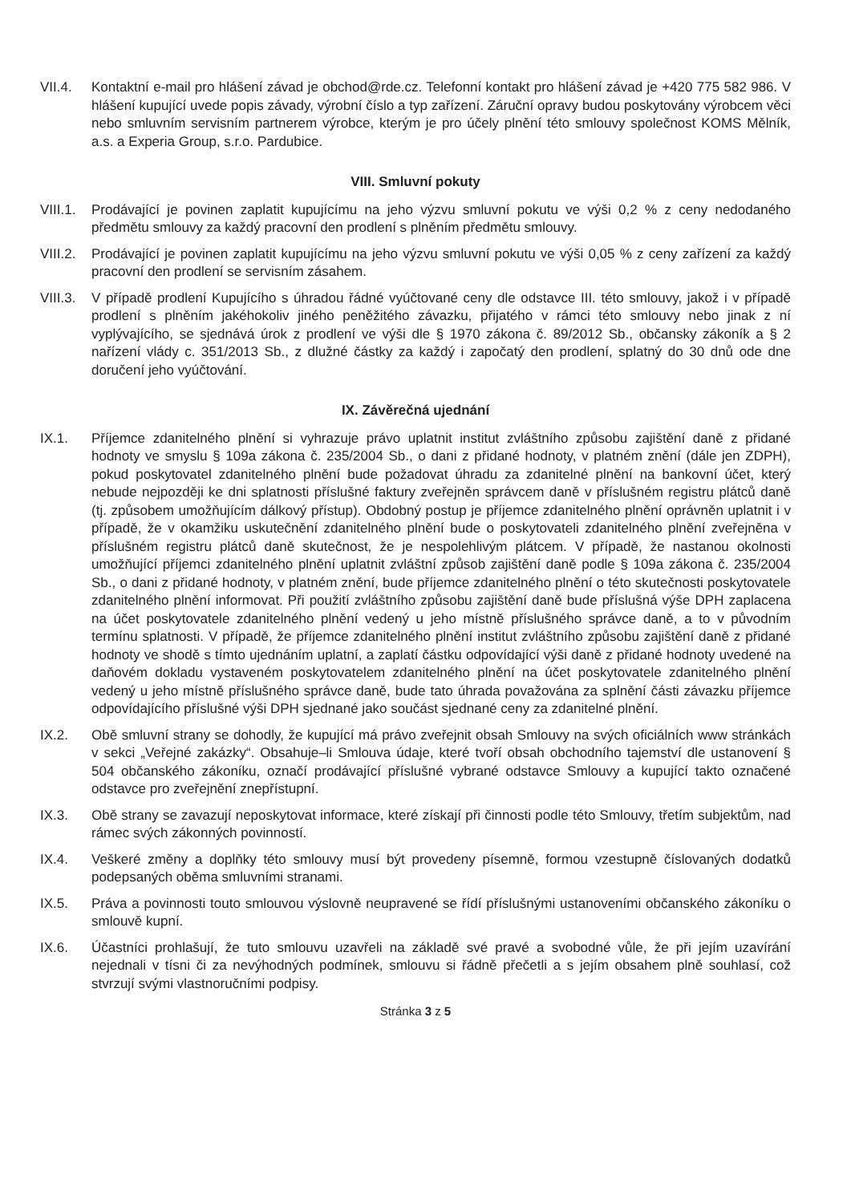VII.4. Kontaktní e-mail pro hlášení závad je obchod@rde.cz. Telefonní kontakt pro hlášení závad je +420 775 582 986. V hlášení kupující uvede popis závady, výrobní číslo a typ zařízení. Záruční opravy budou poskytovány výrobcem věci nebo smluvním servisním partnerem výrobce, kterým je pro účely plnění této smlouvy společnost KOMS Mělník, a.s. a Experia Group, s.r.o. Pardubice.
VIII. Smluvní pokuty
VIII.1.
Prodávající je povinen zaplatit kupujícímu na jeho výzvu smluvní pokutu ve výši 0,2 % z ceny nedodaného předmětu smlouvy za každý pracovní den prodlení s plněním předmětu smlouvy.
VIII.2.
Prodávající je povinen zaplatit kupujícímu na jeho výzvu smluvní pokutu ve výši 0,05 % z ceny zařízení za každý pracovní den prodlení se servisním zásahem.
VIII.3.
V případě prodlení Kupujícího s úhradou řádné vyúčtované ceny dle odstavce III. této smlouvy, jakož i v případě prodlení s plněním jakéhokoliv jiného peněžitého závazku, přijatého v rámci této smlouvy nebo jinak z ní vyplývajícího, se sjednává úrok z prodlení ve výši dle § 1970 zákona č. 89/2012 Sb., občansky zákoník a § 2 nařízení vlády c. 351/2013 Sb., z dlužné částky za každý i započatý den prodlení, splatný do 30 dnů ode dne doručení jeho vyúčtování.
IX. Závěrečná ujednání
IX.1. Příjemce zdanitelného plnění si vyhrazuje právo uplatnit institut zvláštního způsobu zajištění daně z přidané hodnoty ve smyslu § 109a zákona č. 235/2004 Sb., o dani z přidané hodnoty, v platném znění (dále jen ZDPH), pokud poskytovatel zdanitelného plnění bude požadovat úhradu za zdanitelné plnění na bankovní účet, který nebude nejpozději ke dni splatnosti příslušné faktury zveřejněn správcem daně v příslušném registru plátců daně (tj. způsobem umožňujícím dálkový přístup). Obdobný postup je příjemce zdanitelného plnění oprávněn uplatnit i v případě, že v okamžiku uskutečnění zdanitelného plnění bude o poskytovateli zdanitelného plnění zveřejněna v příslušném registru plátců daně skutečnost, že je nespolehlivým plátcem. V případě, že nastanou okolnosti umožňující příjemci zdanitelného plnění uplatnit zvláštní způsob zajištění daně podle § 109a zákona č. 235/2004 Sb., o dani z přidané hodnoty, v platném znění, bude příjemce zdanitelného plnění o této skutečnosti poskytovatele zdanitelného plnění informovat. Při použití zvláštního způsobu zajištění daně bude příslušná výše DPH zaplacena na účet poskytovatele zdanitelného plnění vedený u jeho místně příslušného správce daně, a to v původním termínu splatnosti. V případě, že příjemce zdanitelného plnění institut zvláštního způsobu zajištění daně z přidané hodnoty ve shodě s tímto ujednáním uplatní, a zaplatí částku odpovídající výši daně z přidané hodnoty uvedené na daňovém dokladu vystaveném poskytovatelem zdanitelného plnění na účet poskytovatele zdanitelného plnění vedený u jeho místně příslušného správce daně, bude tato úhrada považována za splnění části závazku příjemce odpovídajícího příslušné výši DPH sjednané jako součást sjednané ceny za zdanitelné plnění.
IX.2. Obě smluvní strany se dohodly, že kupující má právo zveřejnit obsah Smlouvy na svých oficiálních www stránkách v sekci „Veřejné zakázky“. Obsahuje–li Smlouva údaje, které tvoří obsah obchodního tajemství dle ustanovení § 504 občanského zákoníku, označí prodávající příslušné vybrané odstavce Smlouvy a kupující takto označené odstavce pro zveřejnění znepřístupní.
IX.3. Obě strany se zavazují neposkytovat informace, které získají při činnosti podle této Smlouvy, třetím subjektům, nad rámec svých zákonných povinností.
IX.4. Veškeré změny a doplňky této smlouvy musí být provedeny písemně, formou vzestupně číslovaných dodatků podepsaných oběma smluvními stranami.
IX.5. Práva a povinnosti touto smlouvou výslovně neupravené se řídí příslušnými ustanoveními občanského zákoníku o smlouvě kupní.
IX.6. Účastníci prohlašují, že tuto smlouvu uzavřeli na základě své pravé a svobodné vůle, že při jejím uzavírání nejednali v tísni či za nevýhodných podmínek, smlouvu si řádně přečetli a s jejím obsahem plně souhlasí, což stvrzují svými vlastnoručními podpisy.
Stránka 3 z 5